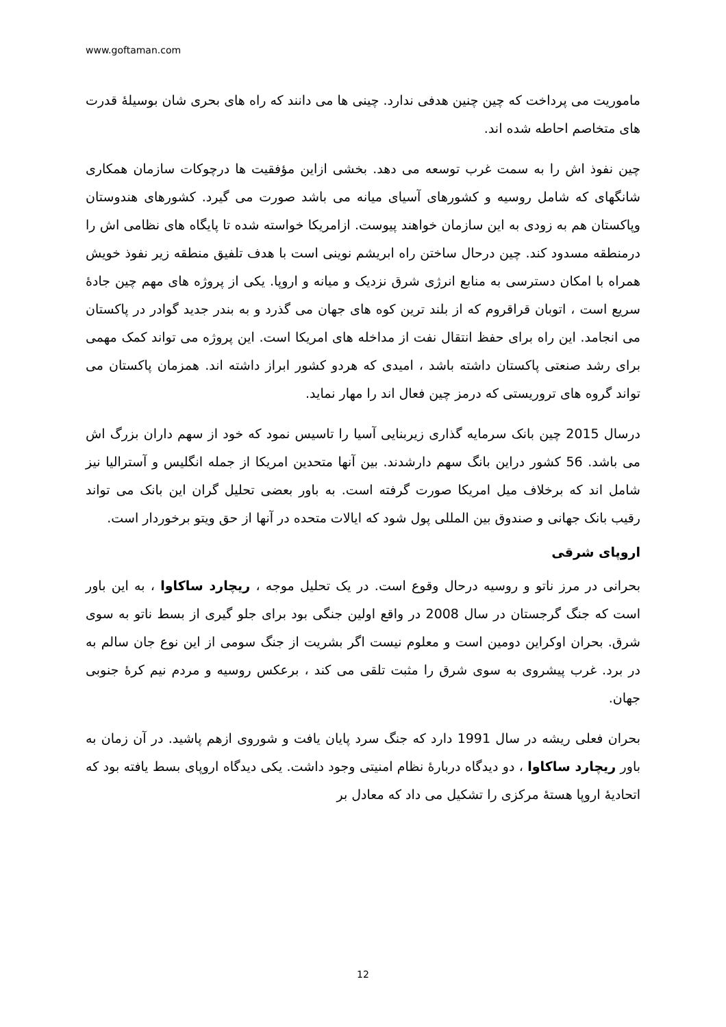www.goftaman.com
ماموریت می پرداخت که چین چنین هدفی ندارد. چینی ها می دانند که راه های بحری شان بوسیلهٔ قدرت های متخاصم احاطه شده اند.
چین نفوذ اش را به سمت غرب توسعه می دهد. بخشی ازاین مؤفقیت ها درچوکات سازمان همکاری شانگهای که شامل روسیه و کشورهای آسیای میانه می باشد صورت می گیرد. کشورهای هندوستان وپاکستان هم به زودی به این سازمان خواهند پیوست. ازامریکا خواسته شده تا پایگاه های نظامی اش را درمنطقه مسدود کند. چین درحال ساختن راه ابریشم نوینی است با هدف تلفیق منطقه زیر نفوذ خویش همراه با امکان دسترسی به منابع انرژی شرق نزدیک و میانه و اروپا. یکی از پروژه های مهم چین جادهٔ سریع است ، اتوبان قراقروم که از بلند ترین کوه های جهان می گذرد و به بندر جدید گوادر در پاکستان می انجامد. این راه برای حفظ انتقال نفت از مداخله های امریکا است. این پروژه می تواند کمک مهمی برای رشد صنعتی پاکستان داشته باشد ، امیدی که هردو کشور ابراز داشته اند. همزمان پاکستان می تواند گروه های تروریستی که درمز چین فعال اند را مهار نماید.
درسال 2015 چین بانک سرمایه گذاری زیربنایی آسیا را تاسیس نمود که خود از سهم داران بزرگ اش می باشد. 56 کشور دراین بانگ سهم دارشدند. بین آنها متحدین امریکا از جمله انگلیس و آسترالیا نیز شامل اند که برخلاف میل امریکا صورت گرفته است. به باور بعضی تحلیل گران این بانک می تواند رقیب بانک جهانی و صندوق بین المللی پول شود که ایالات متحده در آنها از حق ویتو برخوردار است.
اروپای شرقی
بحرانی در مرز ناتو و روسیه درحال وقوع است. در یک تحلیل موجه ، ریچارد ساکاوا ، به این باور است که جنگ گرجستان در سال 2008 در واقع اولین جنگی بود برای جلو گیری از بسط ناتو به سوی شرق. بحران اوکراین دومین است و معلوم نیست اگر بشریت از جنگ سومی از این نوع جان سالم به در برد. غرب پیشروی به سوی شرق را مثبت تلقی می کند ، برعکس روسیه و مردم نیم کرهٔ جنوبی جهان.
بحران فعلی ریشه در سال 1991 دارد که جنگ سرد پایان یافت و شوروی ازهم پاشید. در آن زمان به باور ریچارد ساکاوا ، دو دیدگاه دربارهٔ نظام امنیتی وجود داشت. یکی دیدگاه اروپای بسط یافته بود که اتحادیهٔ اروپا هستهٔ مرکزی را تشکیل می داد که معادل بر
12